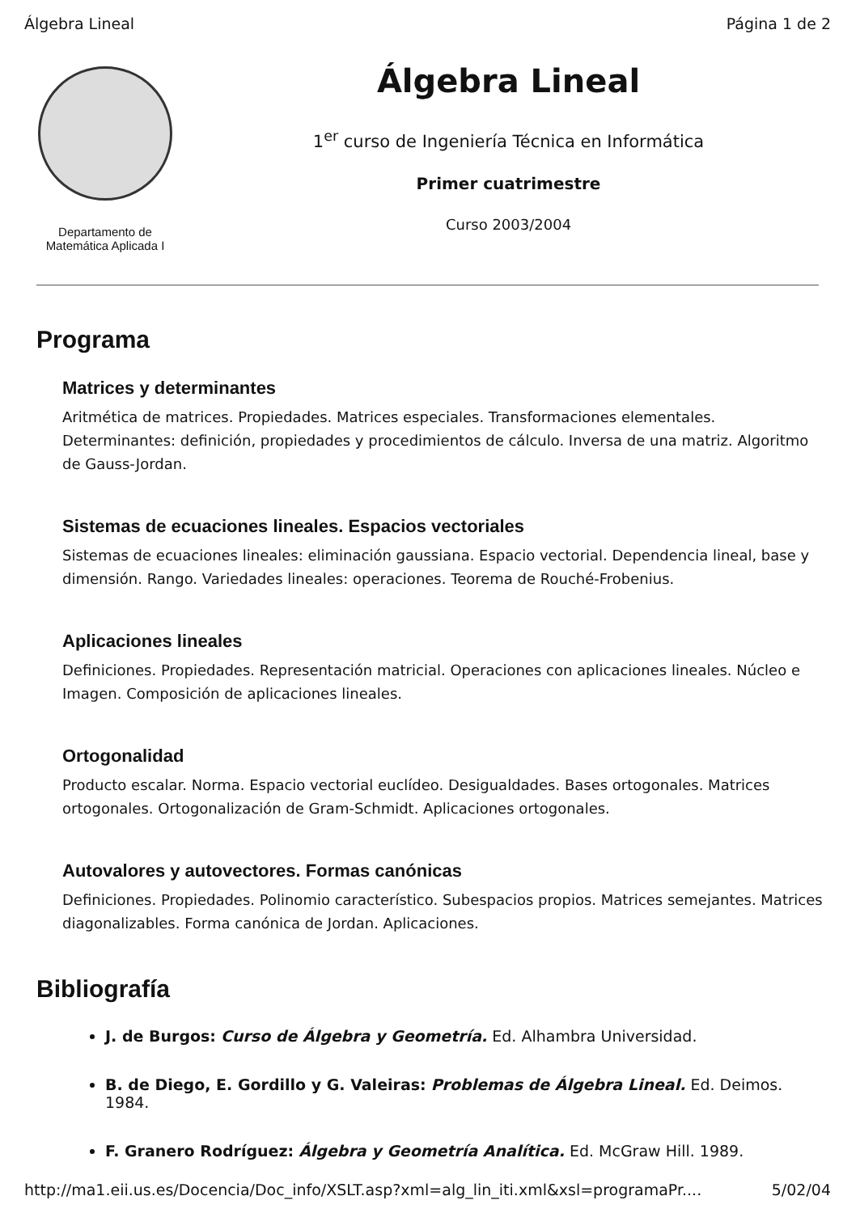Álgebra Lineal Página 1 de 2
Departamento de
Matemática Aplicada I
Álgebra Lineal
1<sup>er</sup> curso de Ingeniería Técnica en Informática
Primer cuatrimestre
Curso 2003/2004
Programa
Matrices y determinantes
Aritmética de matrices. Propiedades. Matrices especiales. Transformaciones elementales. Determinantes: definición, propiedades y procedimientos de cálculo. Inversa de una matriz. Algoritmo de Gauss-Jordan.
Sistemas de ecuaciones lineales. Espacios vectoriales
Sistemas de ecuaciones lineales: eliminación gaussiana. Espacio vectorial. Dependencia lineal, base y dimensión. Rango. Variedades lineales: operaciones. Teorema de Rouché-Frobenius.
Aplicaciones lineales
Definiciones. Propiedades. Representación matricial. Operaciones con aplicaciones lineales. Núcleo e Imagen. Composición de aplicaciones lineales.
Ortogonalidad
Producto escalar. Norma. Espacio vectorial euclídeo. Desigualdades. Bases ortogonales. Matrices ortogonales. Ortogonalización de Gram-Schmidt. Aplicaciones ortogonales.
Autovalores y autovectores. Formas canónicas
Definiciones. Propiedades. Polinomio característico. Subespacios propios. Matrices semejantes. Matrices diagonalizables. Forma canónica de Jordan. Aplicaciones.
Bibliografía
J. de Burgos: Curso de Álgebra y Geometría. Ed. Alhambra Universidad.
B. de Diego, E. Gordillo y G. Valeiras: Problemas de Álgebra Lineal. Ed. Deimos. 1984.
F. Granero Rodríguez: Álgebra y Geometría Analítica. Ed. McGraw Hill. 1989.
http://ma1.eii.us.es/Docencia/Doc_info/XSLT.asp?xml=alg_lin_iti.xml&xsl=programaPr.... 5/02/04